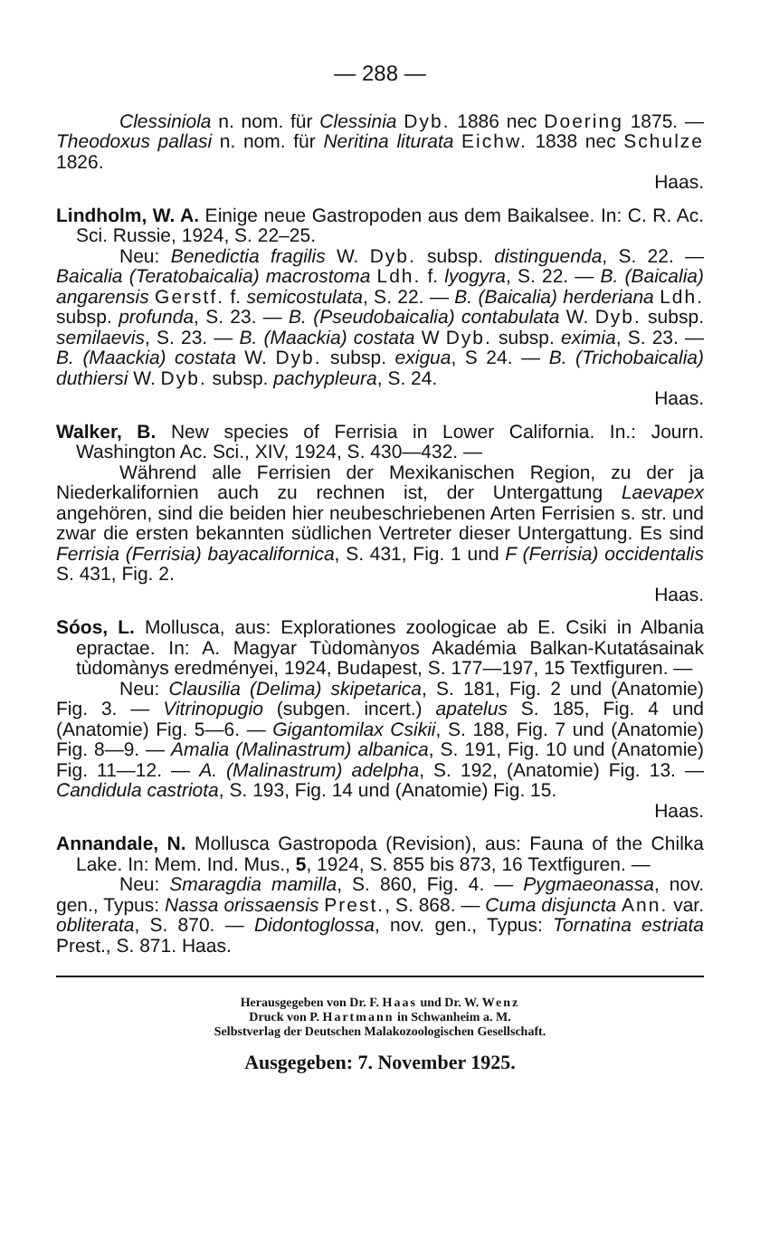— 288 —
Clessiniola n. nom. für Clessinia Dyb. 1886 nec Doering 1875. — Theodoxus pallasi n. nom. für Neritina liturata Eichw. 1838 nec Schulze 1826.
Haas.
Lindholm, W. A. Einige neue Gastropoden aus dem Baikalsee. In: C. R. Ac. Sci. Russie, 1924, S. 22–25.
Neu: Benedictia fragilis W. Dyb. subsp. distinguenda, S. 22. — Baicalia (Teratobaicalia) macrostoma Ldh. f. lyogyra, S. 22. — B. (Baicalia) angarensis Gerstf. f. semicostulata, S. 22. — B. (Baicalia) herderiana Ldh. subsp. profunda, S. 23. — B. (Pseudobaicalia) contabulata W. Dyb. subsp. semilaevis, S. 23. — B. (Maackia) costata W Dyb. subsp. eximia, S. 23. — B. (Maackia) costata W. Dyb. subsp. exigua, S 24. — B. (Trichobaicalia) duthiersi W. Dyb. subsp. pachypleura, S. 24.
Haas.
Walker, B. New species of Ferrisia in Lower California. In.: Journ. Washington Ac. Sci., XIV, 1924, S. 430—432. —
Während alle Ferrisien der Mexikanischen Region, zu der ja Niederkalifornien auch zu rechnen ist, der Untergattung Laevapex angehören, sind die beiden hier neubeschriebenen Arten Ferrisien s. str. und zwar die ersten bekannten südlichen Vertreter dieser Untergattung. Es sind Ferrisia (Ferrisia) bayacalifornica, S. 431, Fig. 1 und F (Ferrisia) occidentalis S. 431, Fig. 2.
Haas.
Sóos, L. Mollusca, aus: Explorationes zoologicae ab E. Csiki in Albania epractae. In: A. Magyar Tùdomànyos Akadémia Balkan-Kutatásainak tùdomànys eredményei, 1924, Budapest, S. 177—197, 15 Textfiguren. —
Neu: Clausilia (Delima) skipetarica, S. 181, Fig. 2 und (Anatomie) Fig. 3. — Vitrinopugio (subgen. incert.) apatelus S. 185, Fig. 4 und (Anatomie) Fig. 5—6. — Gigantomilax Csikii, S. 188, Fig. 7 und (Anatomie) Fig. 8—9. — Amalia (Malinastrum) albanica, S. 191, Fig. 10 und (Anatomie) Fig. 11—12. — A. (Malinastrum) adelpha, S. 192, (Anatomie) Fig. 13. — Candidula castriota, S. 193, Fig. 14 und (Anatomie) Fig. 15.
Haas.
Annandale, N. Mollusca Gastropoda (Revision), aus: Fauna of the Chilka Lake. In: Mem. Ind. Mus., 5, 1924, S. 855 bis 873, 16 Textfiguren. —
Neu: Smaragdia mamilla, S. 860, Fig. 4. — Pygmaeonassa, nov. gen., Typus: Nassa orissaensis Prest., S. 868. — Cuma disjuncta Ann. var. obliterata, S. 870. — Didontoglossa, nov. gen., Typus: Tornatina estriata Prest., S. 871. Haas.
Herausgegeben von Dr. F. Haas und Dr. W. Wenz
Druck von P. Hartmann in Schwanheim a. M.
Selbstverlag der Deutschen Malakozoologischen Gesellschaft.
Ausgegeben: 7. November 1925.